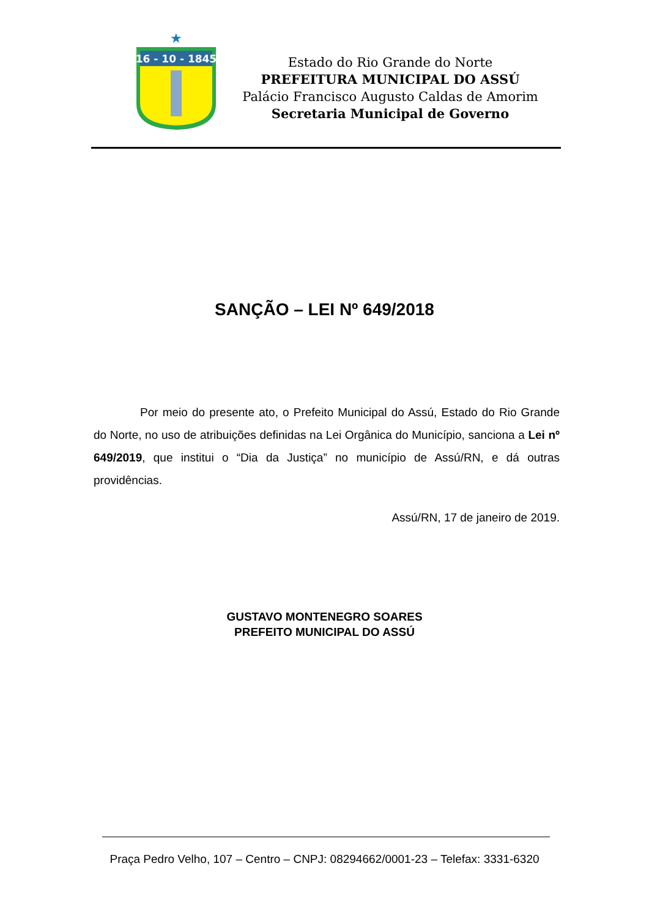★
16 - 10 - 1845
Estado do Rio Grande do Norte
PREFEITURA MUNICIPAL DO ASSÚ
Palácio Francisco Augusto Caldas de Amorim
Secretaria Municipal de Governo
SANÇÃO – LEI Nº 649/2018
Por meio do presente ato, o Prefeito Municipal do Assú, Estado do Rio Grande do Norte, no uso de atribuições definidas na Lei Orgânica do Município, sanciona a Lei nº 649/2019, que institui o “Dia da Justiça” no município de Assú/RN, e dá outras providências.
Assú/RN, 17 de janeiro de 2019.
GUSTAVO MONTENEGRO SOARES
PREFEITO MUNICIPAL DO ASSÚ
Praça Pedro Velho, 107 – Centro – CNPJ: 08294662/0001-23 – Telefax: 3331-6320